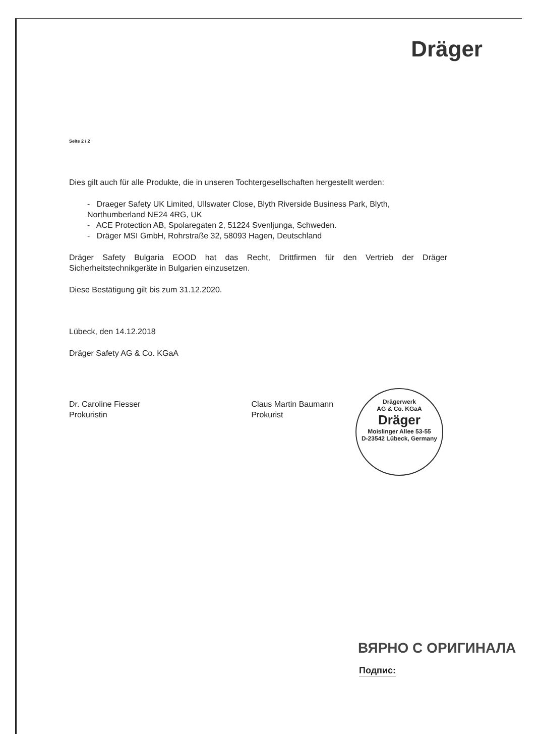Dräger
Seite 2 / 2
Dies gilt auch für alle Produkte, die in unseren Tochtergesellschaften hergestellt werden:
- Draeger Safety UK Limited, Ullswater Close, Blyth Riverside Business Park, Blyth, Northumberland NE24 4RG, UK
- ACE Protection AB, Spolaregaten 2, 51224 Svenljunga, Schweden.
- Dräger MSI GmbH, Rohrstraße 32, 58093 Hagen, Deutschland
Dräger Safety Bulgaria EOOD hat das Recht, Drittfirmen für den Vertrieb der Dräger Sicherheitstechnikgeräte in Bulgarien einzusetzen.
Diese Bestätigung gilt bis zum 31.12.2020.
Lübeck, den 14.12.2018
Dräger Safety AG & Co. KGaA
Dr. Caroline Fiesser
Prokuristin
Claus Martin Baumann
Prokurist
Drägerwerk
AG & Co. KGaA
Dräger
Moislinger Allee 53-55
D-23542 Lübeck, Germany
ВЯРНО С ОРИГИНАЛА
Подпис: